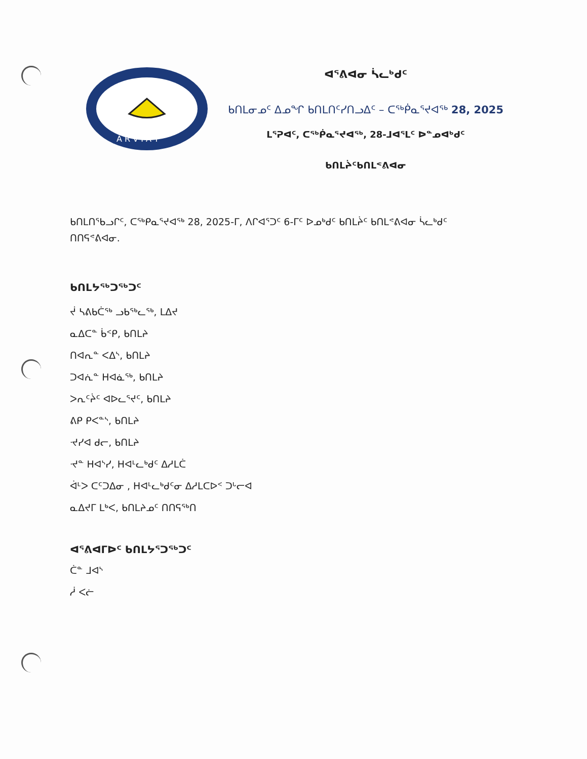A R V I A T
ᐊᕐᕕᐊᓂ ᓵᓚᒃᑯᑦ
ᑲᑎᒪᓂᓄᑦ ᐃᓄᖏ ᑲᑎᒪᑎᑦᓯᑎᓗᐃᑦ – ᑕᖅᑮᓇᕐᔪᐊᖅ 28, 2025
ᒪᕐᕈᐊᑦ, ᑕᖅᑮᓇᕐᔪᐊᖅ, 28-ᒧᐊᕐᒪᑦ ᐅᓐᓄᐊᒃᑯᑦ
ᑲᑎᒪᔩᑦᑲᑎᒪᕝᕕᐊᓂ
ᑲᑎᒪᑎᖃᓗᒋᑦ, ᑕᖅᑭᓇᕐᔪᐊᖅ 28, 2025-ᒥ, ᐱᒋᐊᕐᑐᑦ 6-ᒥᑦ ᐅᓄᒃᑯᑦ ᑲᑎᒪᔩᑦ ᑲᑎᒪᕝᕕᐊᓂ ᓵᓚᒃᑯᑦ ᑎᑎᕋᕝᕕᐊᓂ.
ᑲᑎᒪᔭᖅᑐᖅᑐᑦ
ᔫ ᓴᕕᑲᑖᖅ ᓗᑲᖅᓚᖅ, ᒪᐃᔪ
ᓇᐃᑕᓐ ᑳᑉᑭ, ᑲᑎᒪᔨ
ᑎᐊᕆᓐ ᐸᐃᔅ, ᑲᑎᒪᔨ
ᑐᐊᕇᓐ ᕼᐊᓈᖅ, ᑲᑎᒪᔨ
ᐳᕆᑦᔩᑦ ᐊᐅᓚᕐᔪᑦ, ᑲᑎᒪᔨ
ᕕᑭ ᑭᐸᓐᔅ, ᑲᑎᒪᔨ
ᔵᓯᐊ ᑯᓕ, ᑲᑎᒪᔨ
ᔵᓐ ᕼᐊᔅᓯ, ᕼᐊᒻᓚᒃᑯᑦ ᐃᓱᒪᑖ
ᐋᒻᐳ ᑕᑦᑐᐃᓂ , ᕼᐊᒻᓚᒃᑯᑦᓂ ᐃᓱᒪᑕᐅᑉ ᑐᒡᓕᐊ
ᓇᐃᔪᒥ ᒪᒃᐸ, ᑲᑎᒪᔨᓄᑦ ᑎᑎᕋᖅᑎ
ᐊᕐᕕᐊᒥᐅᑦ ᑲᑎᒪᔭᕐᑐᖅᑐᑦ
ᑖᓐ ᒧᐊᔅ
ᓲ ᐸᓖ